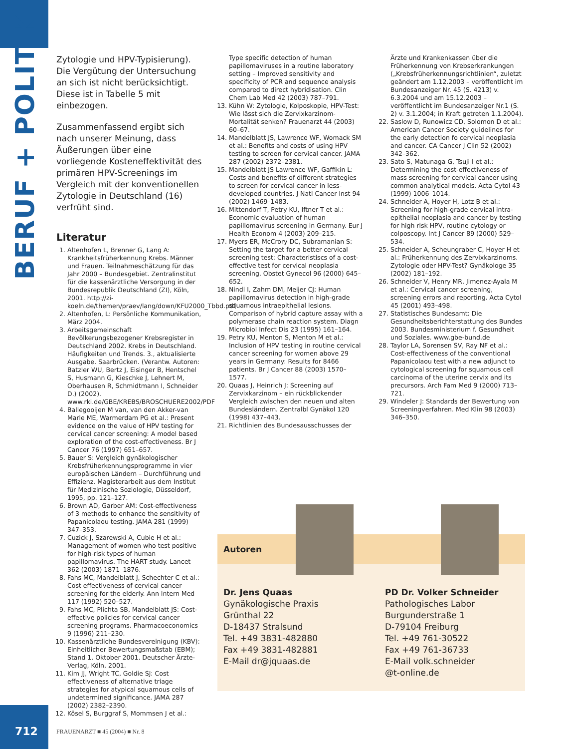BERUF + POLITIK
Zytologie und HPV-Typisierung). Die Vergütung der Untersuchung an sich ist nicht berücksichtigt. Diese ist in Tabelle 5 mit einbezogen.
Zusammenfassend ergibt sich nach unserer Meinung, dass Äußerungen über eine vorliegende Kosteneffektivität des primären HPV-Screenings im Vergleich mit der konventionellen Zytologie in Deutschland (16) verfrüht sind.
Literatur
1. Altenhofen L, Brenner G, Lang A: Krankheitsfrüherkennung Krebs. Männer und Frauen. Teilnahmeschätzung für das Jahr 2000 – Bundesgebiet. Zentralinstitut für die kassenärztliche Versorgung in der Bundesrepublik Deutschland (ZI), Köln, 2001. http://zi-koeln.de/themen/praev/lang/down/KFU2000_Tbbd.pdf
2. Altenhofen, L: Persönliche Kommunikation, März 2004.
3. Arbeitsgemeinschaft Bevölkerungsbezogener Krebsregister in Deutschland 2002. Krebs in Deutschland. Häufigkeiten und Trends. 3., aktualisierte Ausgabe. Saarbrücken. (Verantw. Autoren: Batzler WU, Bertz J, Eisinger B, Hentschel S, Husmann G, Kieschke J, Lehnert M, Oberhausen R, Schmidtmann I, Schneider D.) (2002). www.rki.de/GBE/KREBS/BROSCHUERE2002/PDF
4. Ballegooijen M van, van den Akker-van Marle ME, Warmerdam PG et al.: Present evidence on the value of HPV testing for cervical cancer screening: A model based exploration of the cost-effectiveness. Br J Cancer 76 (1997) 651–657.
5. Bauer S: Vergleich gynäkologischer Krebsfrüherkennungsprogramme in vier europäischen Ländern – Durchführung und Effizienz. Magisterarbeit aus dem Institut für Medizinische Soziologie, Düsseldorf, 1995, pp. 121–127.
6. Brown AD, Garber AM: Cost-effectiveness of 3 methods to enhance the sensitivity of Papanicolaou testing. JAMA 281 (1999) 347–353.
7. Cuzick J, Szarewski A, Cubie H et al.: Management of women who test positive for high-risk types of human papillomavirus. The HART study. Lancet 362 (2003) 1871–1876.
8. Fahs MC, Mandelblatt J, Schechter C et al.: Cost effectiveness of cervical cancer screening for the elderly. Ann Intern Med 117 (1992) 520–527.
9. Fahs MC, Plichta SB, Mandelblatt JS: Cost-effective policies for cervical cancer screening programs. Pharmacoeconomics 9 (1996) 211–230.
10. Kassenärztliche Bundesvereinigung (KBV): Einheitlicher Bewertungsmaßstab (EBM); Stand 1. Oktober 2001. Deutscher Ärzte-Verlag, Köln, 2001.
11. Kim JJ, Wright TC, Goldie SJ: Cost effectiveness of alternative triage strategies for atypical squamous cells of undetermined significance. JAMA 287 (2002) 2382–2390.
12. Kösel S, Burggraf S, Mommsen J et al.:
Type specific detection of human papillomaviruses in a routine laboratory setting – Improved sensitivity and specificity of PCR and sequence analysis compared to direct hybridisation. Clin Chem Lab Med 42 (2003) 787–791.
13. Kühn W: Zytologie, Kolposkopie, HPV-Test: Wie lässt sich die Zervixkarzinom-Mortalität senken? Frauenarzt 44 (2003) 60–67.
14. Mandelblatt JS, Lawrence WF, Womack SM et al.: Benefits and costs of using HPV testing to screen for cervical cancer. JAMA 287 (2002) 2372–2381.
15. Mandelblatt JS Lawrence WF, Gaffikin L: Costs and benefits of different strategies to screen for cervical cancer in less-developed countries. J Natl Cancer Inst 94 (2002) 1469–1483.
16. Mittendorf T, Petry KU, Iftner T et al.: Economic evaluation of human papillomavirus screening in Germany. Eur J Health Econom 4 (2003) 209–215.
17. Myers ER, McCrory DC, Subramanian S: Setting the target for a better cervical screening test: Characteristiscs of a cost-effective test for cervical neoplasia screening. Obstet Gynecol 96 (2000) 645–652.
18. Nindl I, Zahm DM, Meijer CJ: Human papillomavirus detection in high-grade squamous intraepithelial lesions. Comparison of hybrid capture assay with a polymerase chain reaction system. Diagn Microbiol Infect Dis 23 (1995) 161–164.
19. Petry KU, Menton S, Menton M et al.: Inclusion of HPV testing in routine cervical cancer screening for women above 29 years in Germany: Results for 8466 patients. Br J Cancer 88 (2003) 1570–1577.
20. Quaas J, Heinrich J: Screening auf Zervixkarzinom – ein rückblickender Vergleich zwischen den neuen und alten Bundesländern. Zentralbl Gynäkol 120 (1998) 437–443.
21. Richtlinien des Bundesausschusses der
Ärzte und Krankenkassen über die Früherkennung von Krebserkrankungen („Krebsfrüherkennungsrichtlinien“, zuletzt geändert am 1.12.2003 – veröffentlicht im Bundesanzeiger Nr. 45 (S. 4213) v. 6.3.2004 und am 15.12.2003 – veröffentlicht im Bundesanzeiger Nr.1 (S. 2) v. 3.1.2004; in Kraft getreten 1.1.2004).
22. Saslow D, Runowicz CD, Solomon D et al.: American Cancer Society guidelines for the early detection fo cervical neoplasia and cancer. CA Cancer J Clin 52 (2002) 342–362.
23. Sato S, Matunaga G, Tsuji I et al.: Determining the cost-effectiveness of mass screening for cervical cancer using common analytical models. Acta Cytol 43 (1999) 1006–1014.
24. Schneider A, Hoyer H, Lotz B et al.: Screening for high-grade cervical intra-epithelial neoplasia and cancer by testing for high risk HPV, routine cytology or colposcopy. Int J Cancer 89 (2000) 529–534.
25. Schneider A, Scheungraber C, Hoyer H et al.: Früherkennung des Zervixkarzinoms. Zytologie oder HPV-Test? Gynäkologe 35 (2002) 181–192.
26. Schneider V, Henry MR, Jimenez-Ayala M et al.: Cervical cancer screening, screening errors and reporting. Acta Cytol 45 (2001) 493–498.
27. Statistisches Bundesamt: Die Gesundheitsberichterstattung des Bundes 2003. Bundesministerium f. Gesundheit und Soziales. www.gbe-bund.de
28. Taylor LA, Sorensen SV, Ray NF et al.: Cost-effectiveness of the conventional Papanicolaou test with a new adjunct to cytological screening for squamous cell carcinoma of the uterine cervix and its precursors. Arch Fam Med 9 (2000) 713–721.
29. Windeler J: Standards der Bewertung von Screeningverfahren. Med Klin 98 (2003) 346–350.
Autoren
Dr. Jens Quaas
Gynäkologische Praxis
Grünthal 22
D-18437 Stralsund
Tel. +49 3831-482880
Fax +49 3831-482881
E-Mail dr@jquaas.de
PD Dr. Volker Schneider
Pathologisches Labor
Burgunderstraße 1
D-79104 Freiburg
Tel. +49 761-30522
Fax +49 761-36733
E-Mail volk.schneider
@t-online.de
712 FRAUENARZT ■ 45 (2004) ■ Nr. 8